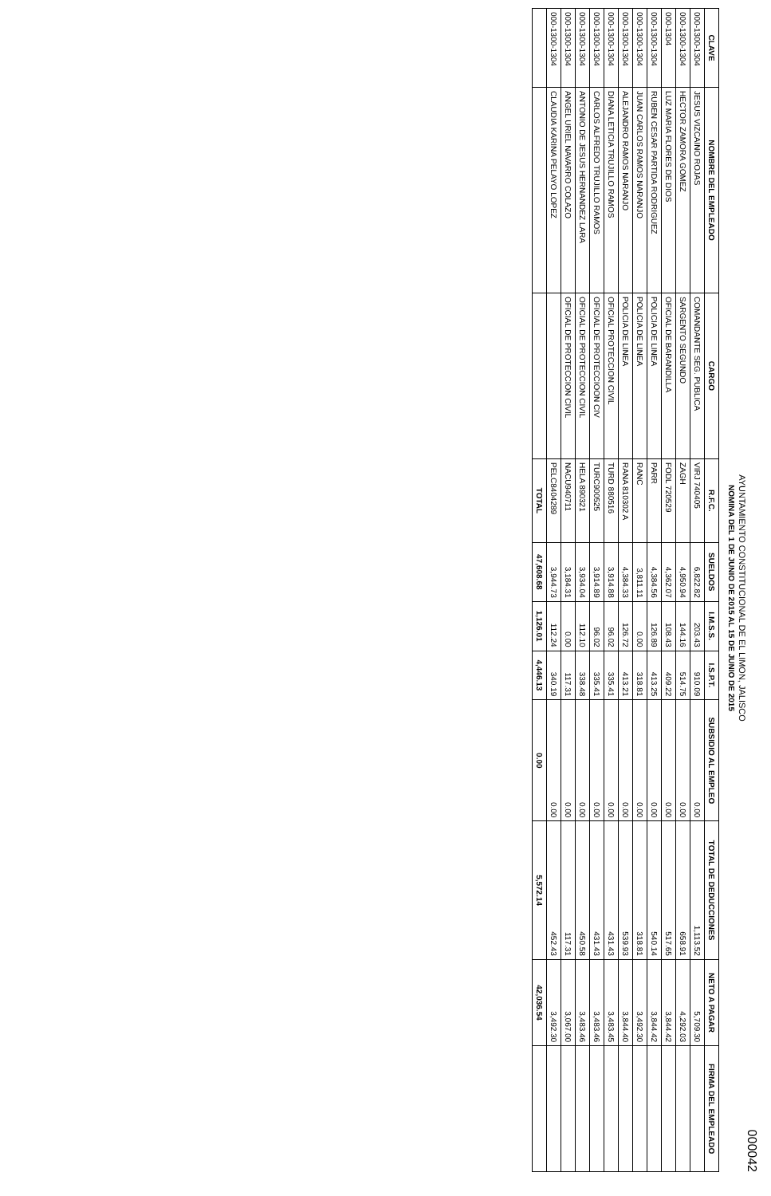AYUNTAMIENTO CONSTITUCIONAL DE EL LIMON, JALISCO
NOMINA DEL 1 DE JUNIO DE 2015 AL 15 DE JUNIO DE 2015
000042
| CLAVE | NOMBRE DEL EMPLEADO | CARGO | R.F.C. | SUELDOS | I.M.S.S. | I.S.P.T. | SUBSIDIO AL EMPLEO | TOTAL DE DEDUCCIONES | NETO A PAGAR | FIRMA DEL EMPLEADO |
| --- | --- | --- | --- | --- | --- | --- | --- | --- | --- | --- |
| 000-1300-1304 | JESUS VIZCAINO ROJAS | COMANDANTE SEG. PUBLICA | VIRJ 740405 | 6,822.82 | 203.43 | 910.09 | 0.00 | 1,113.52 | 5,709.30 | |
| 000-1300-1304 | HECTOR ZAMORA GOMEZ | SARGENTO SEGUNDO | ZAGH | 4,950.94 | 144.16 | 514.75 | 0.00 | 658.91 | 4,292.03 | |
| 000-1304 | LUZ MARIA FLORES DE DIOS | OFICIAL DE BARANDILLA | FODL 720529 | 4,362.07 | 108.43 | 409.22 | 0.00 | 517.65 | 3,844.42 | |
| 000-1300-1304 | RUBEN CESAR PARTIDA RODRIGUEZ | POLICIA DE LINEA | PARR | 4,384.56 | 126.89 | 413.25 | 0.00 | 540.14 | 3,844.42 | |
| 000-1300-1304 | JUAN CARLOS RAMOS NARANJO | POLICIA DE LINEA | RANC | 3,811.11 | 0.00 | 318.81 | 0.00 | 318.81 | 3,492.30 | |
| 000-1300-1304 | ALEJANDRO RAMOS NARANJO | POLICIA DE LINEA | RANA 810302 A | 4,384.33 | 126.72 | 413.21 | 0.00 | 539.93 | 3,844.40 | |
| 000-1300-1304 | DIANA LETICIA TRUJILLO RAMOS | OFICIAL PROTECCION CIVIL | TURD 880516 | 3,914.88 | 96.02 | 335.41 | 0.00 | 431.43 | 3,483.45 | |
| 000-1300-1304 | CARLOS ALFREDO TRUJILLO RAMOS | OFICIAL DE PROTECCIOON CIV | TURC900525 | 3,914.89 | 96.02 | 335.41 | 0.00 | 431.43 | 3,483.46 | |
| 000-1300-1304 | ANTONIO DE JESUS HERNANDEZ LARA | OFICIAL DE PROTECCION CIVIL | HELA 890321 | 3,934.04 | 112.10 | 338.48 | 0.00 | 450.58 | 3,483.46 | |
| 000-1300-1304 | ANGEL URIEL NAVARRO COLAZO | OFICIAL DE PROTECCION CIVIL | NACU940711 | 3,184.31 | 0.00 | 117.31 | 0.00 | 117.31 | 3,067.00 | |
| 000-1300-1304 | CLAUDIA KARINA PELAYO LOPEZ | | PELC8404289 | 3,944.73 | 112.24 | 340.19 | 0.00 | 452.43 | 3,492.30 | |
| | | | TOTAL | 47,608.68 | 1,126.01 | 4,446.13 | 0.00 | 5,572.14 | 42,036.54 | |